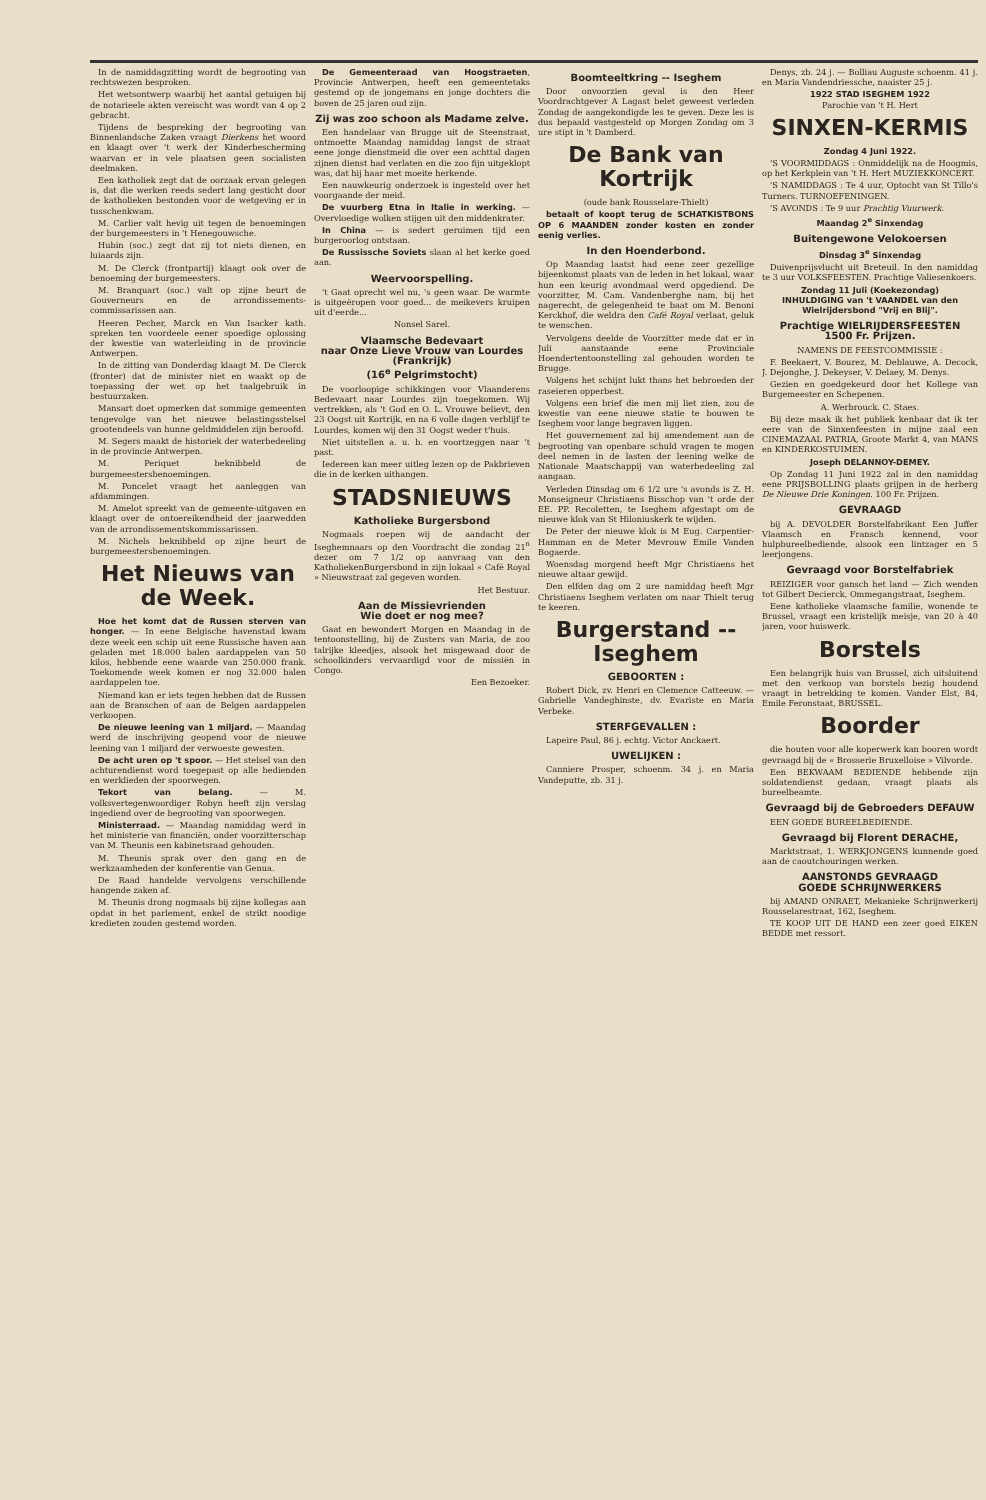In de namiddagzitting wordt de begrooting van rechtswezen besproken.
Het wetsontwerp waarbij het aantal getuigen bij de notarieele akten vereischt was wordt van 4 op 2 gebracht.
Tijdens de bespreking der begrooting van Binnenlandsche Zaken vraagt Dierkens het woord en klaagt over 't werk der Kinderbescherming waarvan er in vele plaatsen geen socialisten deelmaken.
Een katholiek zegt dat de oorzaak ervan gelegen is, dat die werken reeds sedert lang gesticht door de katholieken bestonden voor de wetgeving er in tusschenkwam.
M. Carlier valt hevig uit tegen de benoemingen der burgemeesters in 't Henegouwsche.
Hubin (soc.) zegt dat zij tot niets dienen, en luiaards zijn.
M. De Clerck (frontpartij) klaagt ook over de benoeming der burgemeesters.
M. Branquart (soc.) valt op zijne beurt de Gouverneurs en de arrondissements-commissarissen aan.
Heeren Pecher, Marck en Van Isacker kath. spreken ten voordeele eener spoedige oplossing der kwestie van waterleiding in de provincie Antwerpen.
In de zitting van Donderdag klaagt M. De Clerck (fronter) dat de minister niet en waakt op de toepassing der wet op het taalgebruik in bestuurzaken.
Mansart doet opmerken dat sommige gemeenten tengevolge van het nieuwe belastingsstelsel grootendeels van hunne geldmiddelen zijn beroofd.
M. Segers maakt de historiek der waterbedeeling in de provincie Antwerpen.
M. Periquet beknibbeld de burgemeestersbenoemingen.
M. Poncelet vraagt het aanleggen van afdammingen.
M. Amelot spreekt van de gemeente-uitgaven en klaagt over de ontoereikendheid der jaarwedden van de arrondissementskommissarissen.
M. Nichels beknibbeld op zijne beurt de burgemeestersbenoemingen.
Het Nieuws van de Week.
Hoe het komt dat de Russen sterven van honger. — In eene Belgische havenstad kwam deze week een schip uit eene Russische haven aan geladen met 18.000 balen aardappelen van 50 kilos, hebbende eene waarde van 250.000 frank. Toekomende week komen er nog 32.000 balen aardappelen toe.
Niemand kan er iets tegen hebben dat de Russen aan de Branschen of aan de Belgen aardappelen verkoopen.
De nieuwe leening van 1 miljard. — Maandag werd de inschrijving geopend voor de nieuwe leening van 1 miljard der verwoeste gewesten.
De acht uren op 't spoor. — Het stelsel van den achturendienst word toegepast op alle bedienden en werklieden der spoorwegen.
Tekort van belang. — M. volksvertegenwoordiger Robyn heeft zijn verslag ingediend over de begrooting van spoorwegen.
Ministerraad. — Maandag namiddag werd in het ministerie van financiën, onder voorzitterschap van M. Theunis een kabinetsraad gehouden.
M. Theunis sprak over den gang en de werkzaamheden der konferentie van Genua.
De Raad handelde vervolgens verschillende hangende zaken af.
M. Theunis drong nogmaals bij zijne kollegas aan opdat in het parlement, enkel de strikt noodige kredieten zouden gestemd worden.
De Gemeenteraad van Hoogstraeten, Provincie Antwerpen, heeft een gemeentetaks gestemd op de jongemans en jonge dochters die boven de 25 jaren oud zijn.
Zij was zoo schoon als Madame zelve.
Een handelaar van Brugge uit de Steenstraat, ontmoette Maandag namiddag langst de straat eene jonge dienstmeid die over een achttal dagen zijnen dienst had verlaten en die zoo fijn uitgeklopt was, dat hij haar met moeite herkende.
Een nauwkeurig onderzoek is ingesteld over het voorgaande der meid.
De vuurberg Etna in Italie in werking. — Overvloedige wolken stijgen uit den middenkrater.
In China — is sedert geruimen tijd een burgeroorlog ontstaan.
De Russissche Soviets slaan al het kerke goed aan.
Weervoorspelling.
't Gaat oprecht wel nu, 's geen waar. De warmte is uitgeëropen voor goed... de meikevers kruipen uit d'eerde...
Nonsel Sarel.
Vlaamsche Bedevaart
naar Onze Lieve Vrouw van Lourdes (Frankrijk)
(16<sup>e</sup> Pelgrimstocht)
De voorloopige schikkingen voor Vlaanderens Bedevaart naar Lourdes zijn toegekomen. Wij vertrekken, als 't God en O. L. Vrouwe believt, den 23 Oogst uit Kortrijk, en na 6 volle dagen verblijf te Lourdes, komen wij den 31 Oogst weder t'huis.
Niet uitstellen a. u. b. en voortzeggen naar 't past.
Iedereen kan meer uitleg lezen op de Pakbrieven die in de kerken uithangen.
STADSNIEUWS
Katholieke Burgersbond
Nogmaals roepen wij de aandacht der Iseghemnaars op den Voordracht die zondag 21<sup>n</sup> dezer om 7 1/2 op aanvraag van den KatholiekenBurgersbond in zijn lokaal « Café Royal » Nieuwstraat zal gegeven worden.
Het Bestuur.
Aan de Missievrienden
Wie doet er nog mee?
Gaat en bewondert Morgen en Maandag in de tentoonstelling, bij de Zusters van Maria, de zoo talrijke kleedjes, alsook het misgewaad door de schoolkinders vervaardigd voor de missiën in Congo.
Een Bezoeker.
Boomteeltkring -- Iseghem
Door onvoorzien geval is den Heer Voordrachtgever A Lagast belet geweest verleden Zondag de aangekondigde les te geven. Deze les is dus bepaald vastgesteld op Morgen Zondag om 3 ure stipt in 't Damberd.
De Bank van Kortrijk
(oude bank Rousselare-Thielt)
betaalt of koopt terug de SCHATKISTBONS OP 6 MAANDEN zonder kosten en zonder eenig verlies.
In den Hoenderbond.
Op Maandag laatst had eene zeer gezellige bijeenkomst plaats van de leden in het lokaal, waar hun een keurig avondmaal werd opgediend. De voorzitter, M. Cam. Vandenberghe nam, bij het nagerecht, de gelegenheid te baat om M. Benoni Kerckhof, die weldra den Café Royal verlaat, geluk te wenschen.
Vervolgens deelde de Voorzitter mede dat er in Juli aanstaande eene Provinciale Hoendertentoonstelling zal gehouden worden te Brugge.
Volgens het schijnt lukt thans het bebroeden der raseieren opperbest.
Volgens een brief die men mij liet zien, zou de kwestie van eene nieuwe statie te bouwen te Iseghem voor lange begraven liggen.
Het gouvernement zal bij amendement aan de begrooting van openbare schuld vragen te mogen deel nemen in de lasten der leening welke de Nationale Maatschappij van waterbedeeling zal aangaan.
Verleden Dinsdag om 6 1/2 ure 's avonds is Z. H. Monseigneur Christiaens Bisschop van 't orde der EE. PP. Recoletten, te Iseghem afgestapt om de nieuwe klok van St Hiloniuskerk te wijden.
De Peter der nieuwe klok is M Eug. Carpentier-Hamman en de Meter Mevrouw Emile Vanden Bogaerde.
Woensdag morgend heeft Mgr Christiaens het nieuwe altaar gewijd.
Den elfden dag om 2 ure namiddag heeft Mgr Christiaens Iseghem verlaten om naar Thielt terug te keeren.
Burgerstand -- Iseghem
GEBOORTEN :
Robert Dick, zv. Henri en Clemence Catteeuw. — Gabrielle Vandeghinste, dv. Evariste en Maria Verbeke.
STERFGEVALLEN :
Lapeire Paul, 86 j. echtg. Victor Anckaert.
UWELIJKEN :
Canniere Prosper, schoenm. 34 j. en Maria Vandeputte, zb. 31 j.
Denys, zb. 24 j. — Bolliau Auguste schoenm. 41 j. en Maria Vandendriessche, naaister 25 j.
1922 STAD ISEGHEM 1922
Parochie van 't H. Hert
SINXEN-KERMIS
Zondag 4 Juni 1922.
'S VOORMIDDAGS : Onmiddelijk na de Hoogmis, op het Kerkplein van 't H. Hert MUZIEKKONCERT.
'S NAMIDDAGS : Te 4 uur, Optocht van St Tillo's Turners. TURNOEFENINGEN.
'S AVONDS : Te 9 uur Prachtig Vuurwerk.
Maandag 2<sup>e</sup> Sinxendag
Buitengewone Velokoersen
Dinsdag 3<sup>e</sup> Sinxendag
Duivenprijsvlucht uit Breteuil. In den namiddag te 3 uur VOLKSFEESTEN. Prachtige Valiesenkoers.
Zondag 11 Juli (Koekezondag)
INHULDIGING van 't VAANDEL van den Wielrijdersbond "Vrij en Blij".
Prachtige WIELRIJDERSFEESTEN
1500 Fr. Prijzen.
NAMENS DE FEESTCOMMISSIE :
F. Beekaert, V. Bourez, M. Deblauwe, A. Decock, J. Dejonghe, J. Dekeyser, V. Delaey, M. Denys.
Gezien en goedgekeurd door het Kollege van Burgemeester en Schepenen.
A. Werbrouck. C. Staes.
Bij deze maak ik het publiek kenbaar dat ik ter eere van de Sinxenfeesten in mijne zaal een CINEMAZAAL PATRIA, Groote Markt 4, van MANS en KINDERKOSTUIMEN.
Joseph DELANNOY-DEMEY.
Op Zondag 11 Juni 1922 zal in den namiddag eene PRIJSBOLLING plaats grijpen in de herberg De Nieuwe Drie Koningen. 100 Fr. Prijzen.
GEVRAAGD
bij A. DEVOLDER Borstelfabrikant Een Juffer Vlaamsch en Fransch kennend, voor hulpbureelbediende, alsook een lintzager en 5 leerjongens.
Gevraagd voor Borstelfabriek
REIZIGER voor gansch het land — Zich wenden tot Gilbert Decierck, Ommegangstraat, Iseghem.
Eene katholieke vlaamsche familie, wonende te Brussel, vraagt een kristelijk meisje, van 20 à 40 jaren, voor huiswerk.
Borstels
Een belangrijk huis van Brussel, zich uitsluitend met den verkoop van borstels bezig houdend vraagt in betrekking te komen. Vander Elst, 84, Emile Feronstaat, BRUSSEL.
Boorder
die houten voor alle koperwerk kan booren wordt gevraagd bij de « Brosserie Bruxelloise » Vilvorde.
Een BEKWAAM BEDIENDE hebbende zijn soldatendienst gedaan, vraagt plaats als bureelbeamte.
Gevraagd bij de Gebroeders DEFAUW
EEN GOEDE BUREELBEDIENDE.
Gevraagd bij Florent DERACHE,
Marktstraat, 1. WERKJONGENS kunnende goed aan de caoutchouringen werken.
AANSTONDS GEVRAAGD
GOEDE SCHRIJNWERKERS
bij AMAND ONRAET, Mekanieke Schrijnwerkerij Rousselarestraat, 162, Iseghem.
TE KOOP UIT DE HAND een zeer goed EIKEN BEDDE met ressort.